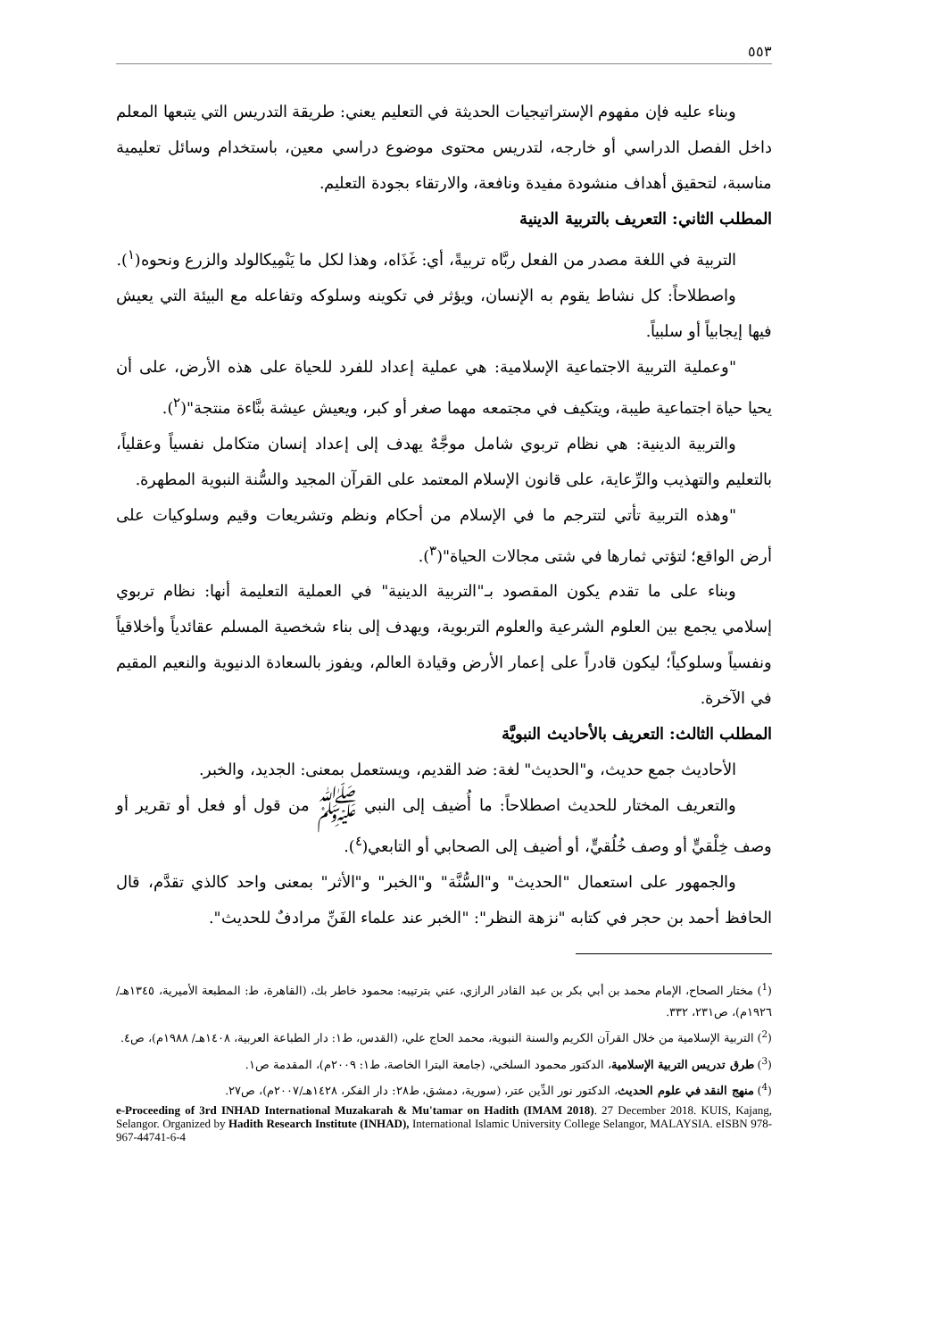٥٥٣
وبناء عليه فإن مفهوم الإستراتيجيات الحديثة في التعليم يعني: طريقة التدريس التي يتبعها المعلم داخل الفصل الدراسي أو خارجه، لتدريس محتوى موضوع دراسي معين، باستخدام وسائل تعليمية مناسبة، لتحقيق أهداف منشودة مفيدة ونافعة، والارتقاء بجودة التعليم.
المطلب الثاني: التعريف بالتربية الدينية
التربية في اللغة مصدر من الفعل ربَّاه تربيةً، أي: غَذَاه، وهذا لكل ما يَنْمِيكالولد والزرع ونحوه(<sup>١</sup>).
واصطلاحاً: كل نشاط يقوم به الإنسان، ويؤثر في تكوينه وسلوكه وتفاعله مع البيئة التي يعيش فيها إيجابياً أو سلبياً.
"وعملية التربية الاجتماعية الإسلامية: هي عملية إعداد للفرد للحياة على هذه الأرض، على أن يحيا حياة اجتماعية طيبة، ويتكيف في مجتمعه مهما صغر أو كبر، ويعيش عيشة بنَّاءة منتجة"(<sup>٢</sup>).
والتربية الدينية: هي نظام تربوي شامل موجَّهٌ يهدف إلى إعداد إنسان متكامل نفسياً وعقلياً، بالتعليم والتهذيب والرِّعاية، على قانون الإسلام المعتمد على القرآن المجيد والسُّنة النبوية المطهرة.
"وهذه التربية تأتي لتترجم ما في الإسلام من أحكام ونظم وتشريعات وقيم وسلوكيات على أرض الواقع؛ لتؤتي ثمارها في شتى مجالات الحياة"(<sup>٣</sup>).
وبناء على ما تقدم يكون المقصود بـ"التربية الدينية" في العملية التعليمة أنها: نظام تربوي إسلامي يجمع بين العلوم الشرعية والعلوم التربوية، ويهدف إلى بناء شخصية المسلم عقائدياً وأخلاقياً ونفسياً وسلوكياً؛ ليكون قادراً على إعمار الأرض وقيادة العالم، ويفوز بالسعادة الدنيوية والنعيم المقيم في الآخرة.
المطلب الثالث: التعريف بالأحاديث النبويَّة
الأحاديث جمع حديث، و"الحديث" لغة: ضد القديم، ويستعمل بمعنى: الجديد، والخبر.
والتعريف المختار للحديث اصطلاحاً: ما أُضيف إلى النبي ﷺ من قول أو فعل أو تقرير أو وصف خِلْقيٍّ أو وصف خُلُقيٍّ، أو أضيف إلى الصحابي أو التابعي(<sup>٤</sup>).
والجمهور على استعمال "الحديث" و"السُّنَّة" و"الخبر" و"الأثر" بمعنى واحد كالذي تقدَّم، قال الحافظ أحمد بن حجر في كتابه "نزهة النظر": "الخبر عند علماء الفَنِّ مرادفٌ للحديث".
(<sup>1</sup>) مختار الصحاح، الإمام محمد بن أبي بكر بن عبد القادر الرازي، عني بترتيبه: محمود خاطر بك، (القاهرة، ط: المطبعة الأميرية، ١٣٤٥هـ/ ١٩٢٦م)، ص٢٣١، ٣٣٢.
(<sup>2</sup>) التربية الإسلامية من خلال القرآن الكريم والسنة النبوية، محمد الحاج علي، (القدس، ط١: دار الطباعة العربية، ١٤٠٨هـ/ ١٩٨٨م)، ص٤.
(<sup>3</sup>) طرق تدريس التربية الإسلامية، الدكتور محمود السلخي، (جامعة البترا الخاصة، ط١: ٢٠٠٩م)، المقدمة ص١.
(<sup>4</sup>) منهج النقد في علوم الحديث، الدكتور نور الدِّين عتر، (سورية، دمشق، ط٢٨: دار الفكر، ١٤٢٨هـ/٢٠٠٧م)، ص٢٧.
e-Proceeding of 3rd INHAD International Muzakarah & Mu'tamar on Hadith (IMAM 2018). 27 December 2018. KUIS, Kajang, Selangor. Organized by Hadith Research Institute (INHAD), International Islamic University College Selangor, MALAYSIA. eISBN 978-967-44741-6-4